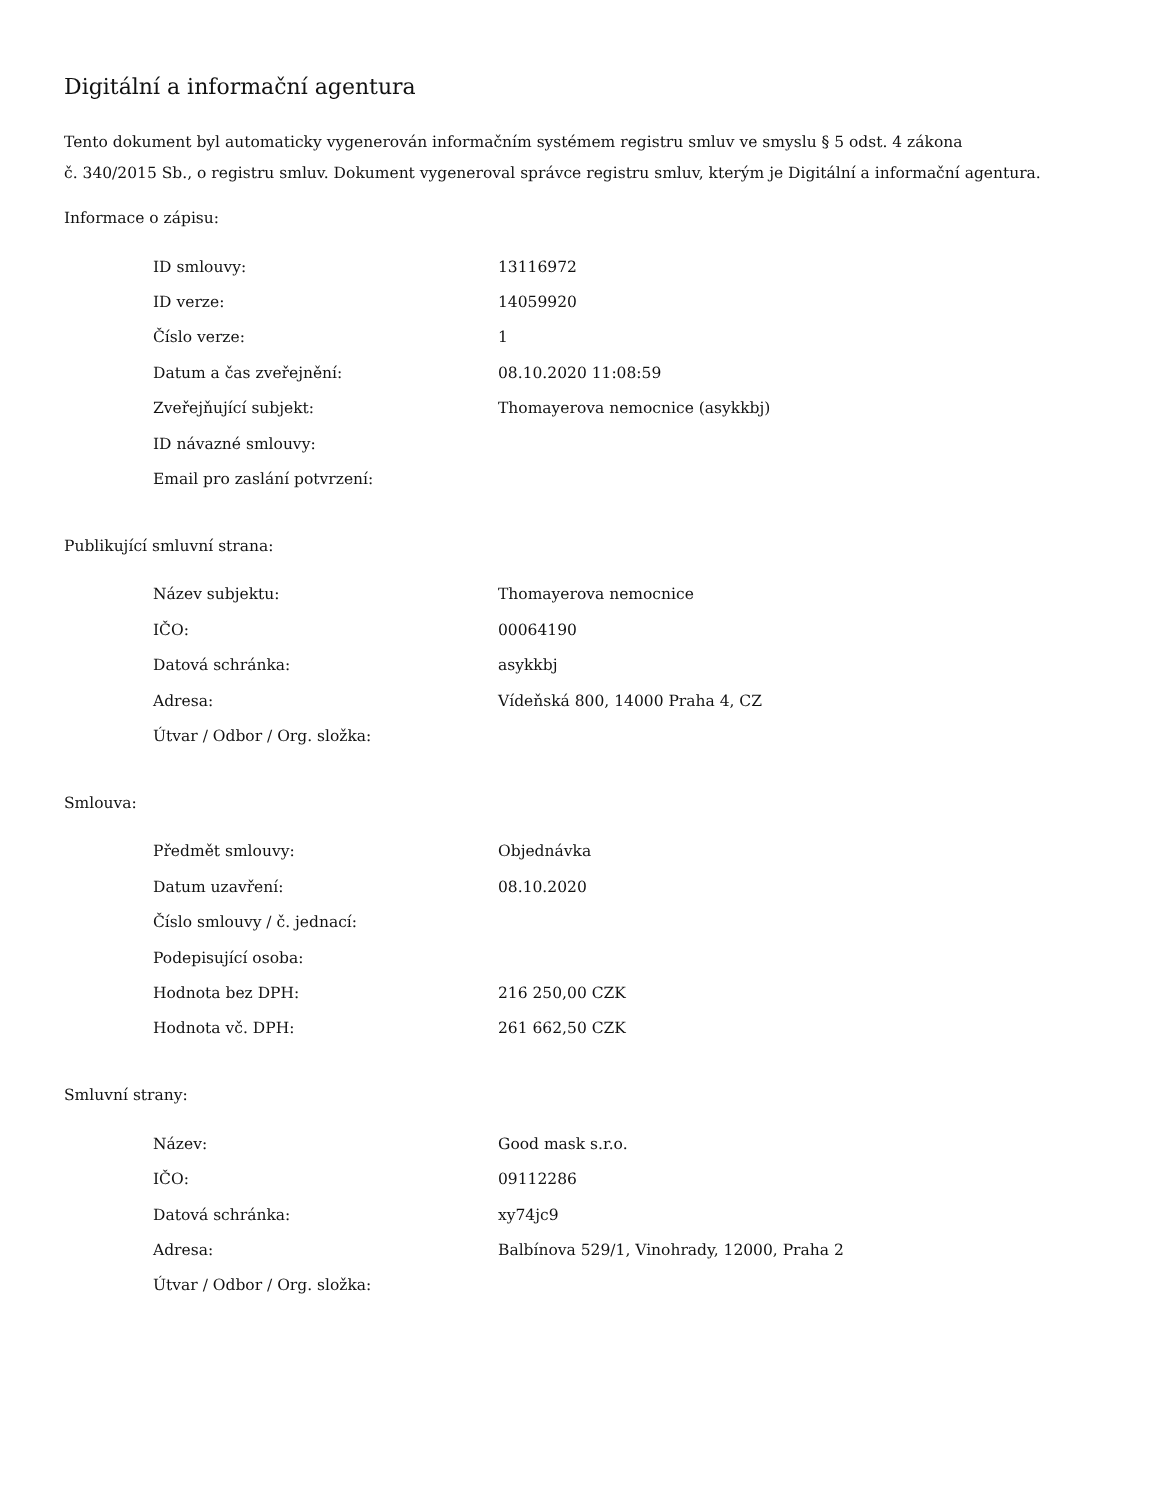Digitální a informační agentura
Tento dokument byl automaticky vygenerován informačním systémem registru smluv ve smyslu § 5 odst. 4 zákona
č. 340/2015 Sb., o registru smluv. Dokument vygeneroval správce registru smluv, kterým je Digitální a informační agentura.
Informace o zápisu:
| ID smlouvy: | 13116972 |
| ID verze: | 14059920 |
| Číslo verze: | 1 |
| Datum a čas zveřejnění: | 08.10.2020 11:08:59 |
| Zveřejňující subjekt: | Thomayerova nemocnice (asykkbj) |
| ID návazné smlouvy: | |
| Email pro zaslání potvrzení: | |
Publikující smluvní strana:
| Název subjektu: | Thomayerova nemocnice |
| IČO: | 00064190 |
| Datová schránka: | asykkbj |
| Adresa: | Vídeňská 800, 14000 Praha 4, CZ |
| Útvar / Odbor / Org. složka: | |
Smlouva:
| Předmět smlouvy: | Objednávka |
| Datum uzavření: | 08.10.2020 |
| Číslo smlouvy / č. jednací: | |
| Podepisující osoba: | |
| Hodnota bez DPH: | 216 250,00 CZK |
| Hodnota vč. DPH: | 261 662,50 CZK |
Smluvní strany:
| Název: | Good mask s.r.o. |
| IČO: | 09112286 |
| Datová schránka: | xy74jc9 |
| Adresa: | Balbínova 529/1, Vinohrady, 12000, Praha 2 |
| Útvar / Odbor / Org. složka: | |